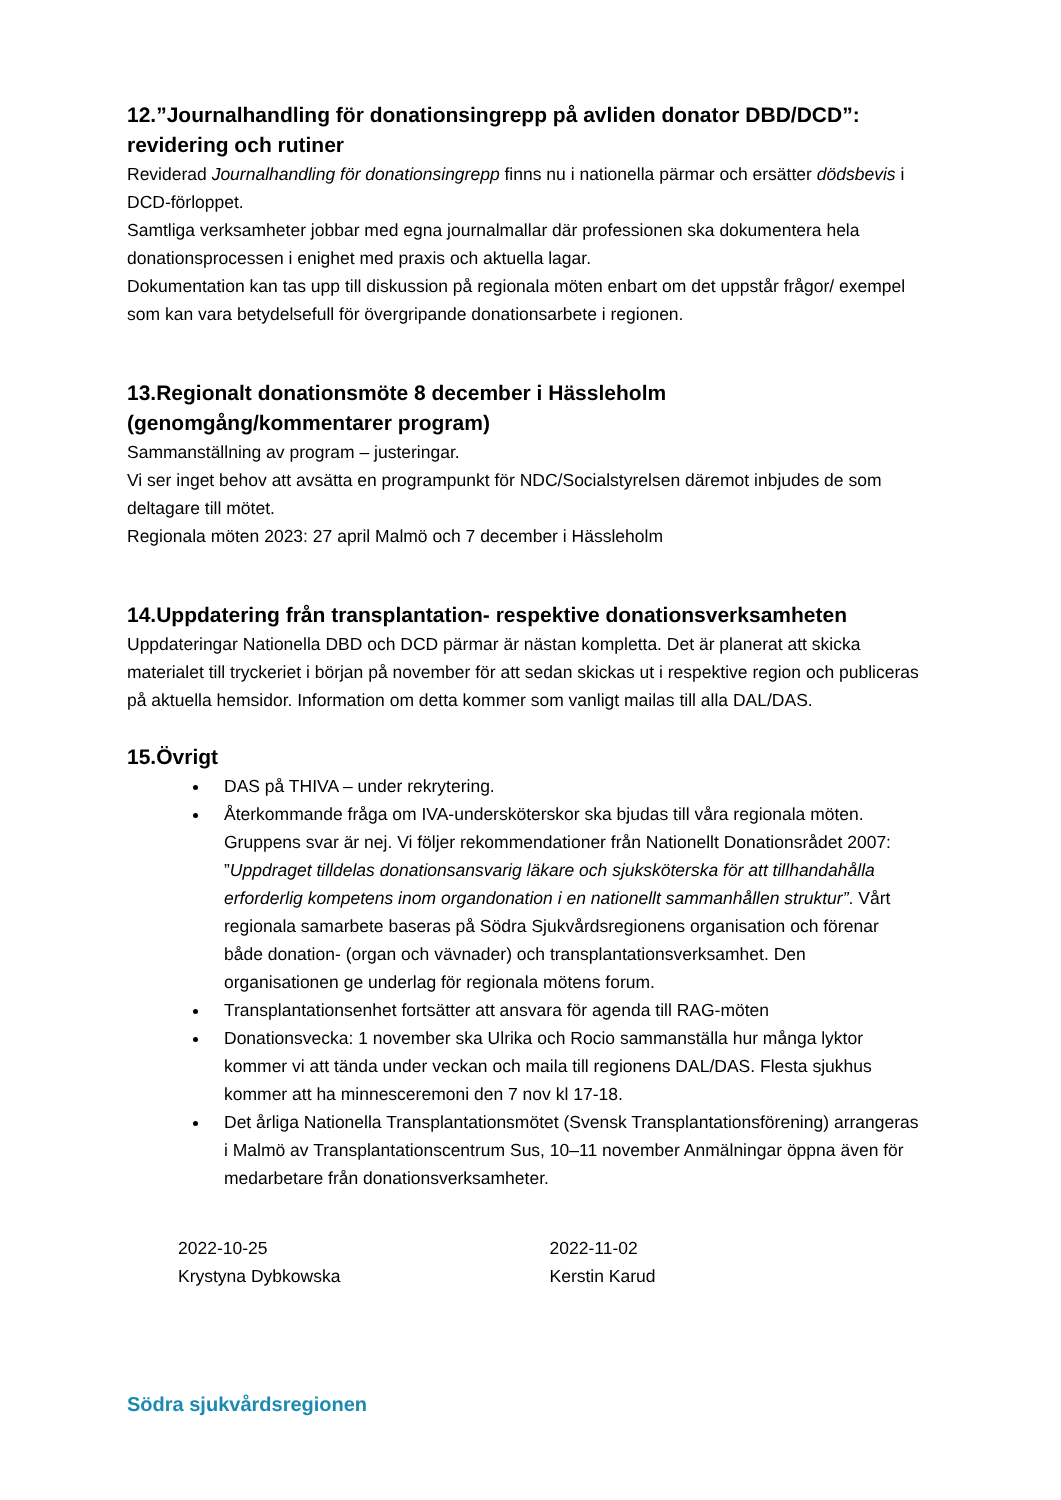12.”Journalhandling för donationsingrepp på avliden donator DBD/DCD”: revidering och rutiner
Reviderad Journalhandling för donationsingrepp finns nu i nationella pärmar och ersätter dödsbevis i DCD-förloppet.
Samtliga verksamheter jobbar med egna journalmallar där professionen ska dokumentera hela donationsprocessen i enighet med praxis och aktuella lagar.
Dokumentation kan tas upp till diskussion på regionala möten enbart om det uppstår frågor/ exempel som kan vara betydelsefull för övergripande donationsarbete i regionen.
13.Regionalt donationsmöte 8 december i Hässleholm (genomgång/kommentarer program)
Sammanställning av program – justeringar.
Vi ser inget behov att avsätta en programpunkt för NDC/Socialstyrelsen däremot inbjudes de som deltagare till mötet.
Regionala möten 2023: 27 april Malmö och 7 december i Hässleholm
14.Uppdatering från transplantation- respektive donationsverksamheten
Uppdateringar Nationella DBD och DCD pärmar är nästan kompletta. Det är planerat att skicka materialet till tryckeriet i början på november för att sedan skickas ut i respektive region och publiceras på aktuella hemsidor. Information om detta kommer som vanligt mailas till alla DAL/DAS.
15.Övrigt
DAS på THIVA – under rekrytering.
Återkommande fråga om IVA-undersköterskor ska bjudas till våra regionala möten. Gruppens svar är nej. Vi följer rekommendationer från Nationellt Donationsrådet 2007: ”Uppdraget tilldelas donationsansvarig läkare och sjuksköterska för att tillhandahålla erforderlig kompetens inom organdonation i en nationellt sammanhållen struktur”. Vårt regionala samarbete baseras på Södra Sjukvårdsregionens organisation och förenar både donation- (organ och vävnader) och transplantationsverksamhet. Den organisationen ge underlag för regionala mötens forum.
Transplantationsenhet fortsätter att ansvara för agenda till RAG-möten
Donationsvecka: 1 november ska Ulrika och Rocio sammanställa hur många lyktor kommer vi att tända under veckan och maila till regionens DAL/DAS. Flesta sjukhus kommer att ha minnesceremoni den 7 nov kl 17-18.
Det årliga Nationella Transplantationsmötet (Svensk Transplantationsförening) arrangeras i Malmö av Transplantationscentrum Sus, 10–11 november Anmälningar öppna även för medarbetare från donationsverksamheter.
2022-10-25
Krystyna Dybkowska
2022-11-02
Kerstin Karud
Södra sjukvårdsregionen